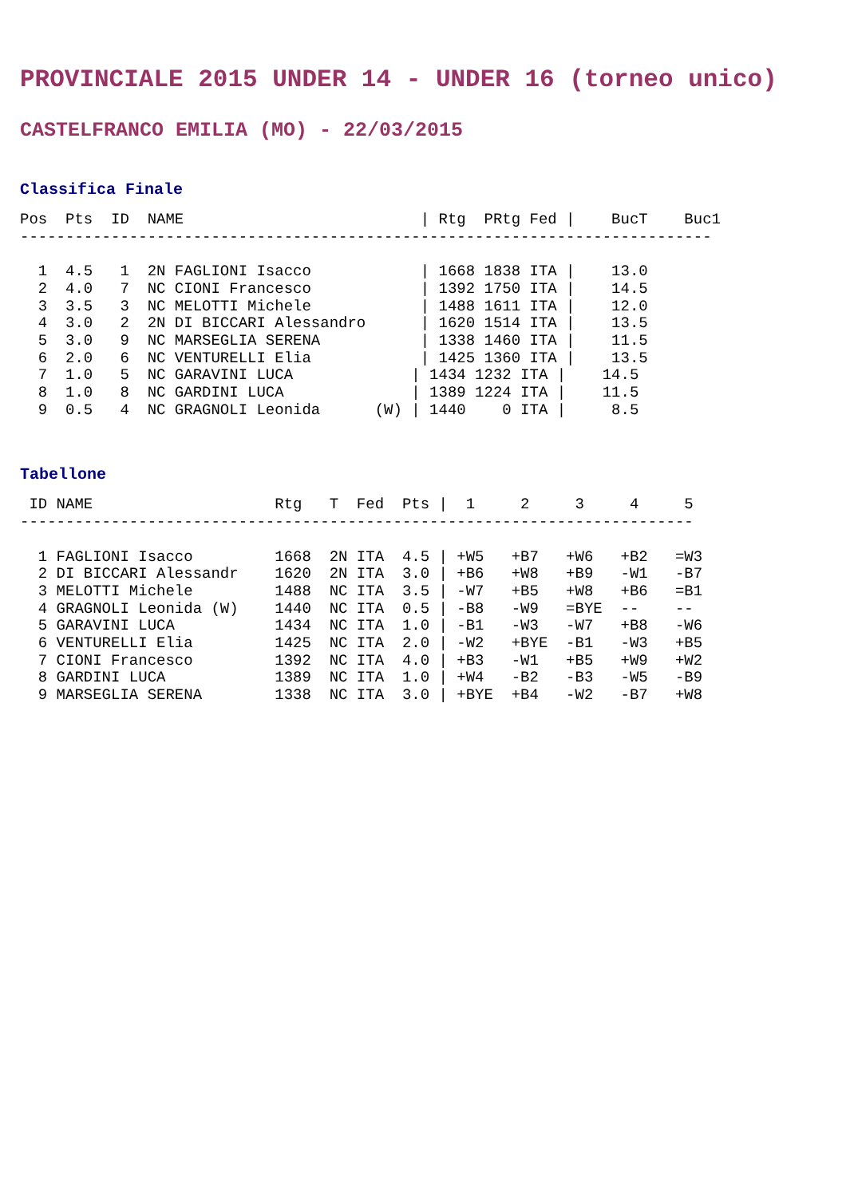PROVINCIALE 2015 UNDER 14 - UNDER 16 (torneo unico)
CASTELFRANCO EMILIA (MO) - 22/03/2015
Classifica Finale
Pos  Pts  ID  NAME                          | Rtg  PRtg Fed |    BucT    Buc1
----------------------------------------------------------------------------

  1  4.5   1  2N FAGLIONI Isacco            | 1668 1838 ITA |    13.0
  2  4.0   7  NC CIONI Francesco            | 1392 1750 ITA |    14.5
  3  3.5   3  NC MELOTTI Michele            | 1488 1611 ITA |    12.0
  4  3.0   2  2N DI BICCARI Alessandro      | 1620 1514 ITA |    13.5
  5  3.0   9  NC MARSEGLIA SERENA           | 1338 1460 ITA |    11.5
  6  2.0   6  NC VENTURELLI Elia            | 1425 1360 ITA |    13.5
  7  1.0   5  NC GARAVINI LUCA             | 1434 1232 ITA |    14.5
  8  1.0   8  NC GARDINI LUCA              | 1389 1224 ITA |    11.5
  9  0.5   4  NC GRAGNOLI Leonida      (W) | 1440    0 ITA |     8.5
Tabellone
 ID NAME                    Rtg   T  Fed  Pts |  1     2     3     4     5
--------------------------------------------------------------------------

  1 FAGLIONI Isacco         1668  2N ITA  4.5 | +W5   +B7   +W6   +B2   =W3
  2 DI BICCARI Alessandr    1620  2N ITA  3.0 | +B6   +W8   +B9   -W1   -B7
  3 MELOTTI Michele         1488  NC ITA  3.5 | -W7   +B5   +W8   +B6   =B1
  4 GRAGNOLI Leonida (W)    1440  NC ITA  0.5 | -B8   -W9   =BYE  --    --
  5 GARAVINI LUCA           1434  NC ITA  1.0 | -B1   -W3   -W7   +B8   -W6
  6 VENTURELLI Elia         1425  NC ITA  2.0 | -W2   +BYE  -B1   -W3   +B5
  7 CIONI Francesco         1392  NC ITA  4.0 | +B3   -W1   +B5   +W9   +W2
  8 GARDINI LUCA            1389  NC ITA  1.0 | +W4   -B2   -B3   -W5   -B9
  9 MARSEGLIA SERENA        1338  NC ITA  3.0 | +BYE  +B4   -W2   -B7   +W8